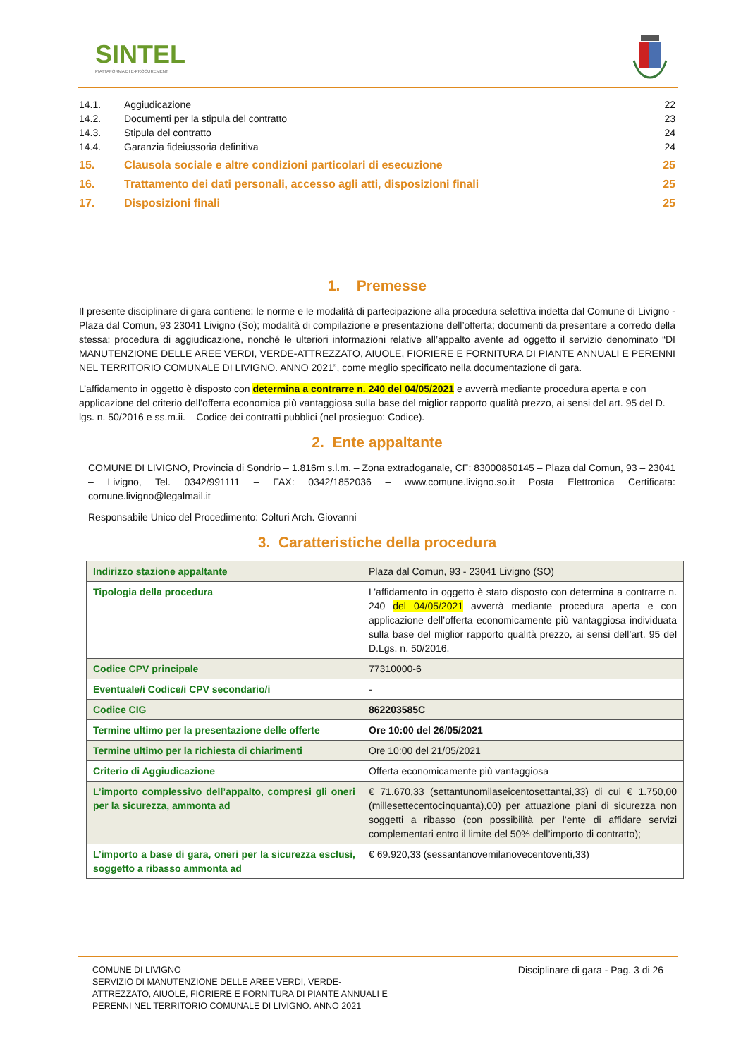SINTEL
PIATTAFORMA DI E-PROCUREMENT
| 14.1. | Aggiudicazione | 22 |
| 14.2. | Documenti per la stipula del contratto | 23 |
| 14.3. | Stipula del contratto | 24 |
| 14.4. | Garanzia fideiussoria definitiva | 24 |
| 15. | Clausola sociale e altre condizioni particolari di esecuzione | 25 |
| 16. | Trattamento dei dati personali, accesso agli atti, disposizioni finali | 25 |
| 17. | Disposizioni finali | 25 |
1. Premesse
Il presente disciplinare di gara contiene: le norme e le modalità di partecipazione alla procedura selettiva indetta dal Comune di Livigno - Plaza dal Comun, 93 23041 Livigno (So); modalità di compilazione e presentazione dell’offerta; documenti da presentare a corredo della stessa; procedura di aggiudicazione, nonché le ulteriori informazioni relative all’appalto avente ad oggetto il servizio denominato “DI MANUTENZIONE DELLE AREE VERDI, VERDE-ATTREZZATO, AIUOLE, FIORIERE E FORNITURA DI PIANTE ANNUALI E PERENNI NEL TERRITORIO COMUNALE DI LIVIGNO. ANNO 2021”, come meglio specificato nella documentazione di gara.
L’affidamento in oggetto è disposto con determina a contrarre n. 240 del 04/05/2021 e avverrà mediante procedura aperta e con applicazione del criterio dell’offerta economica più vantaggiosa sulla base del miglior rapporto qualità prezzo, ai sensi del art. 95 del D. lgs. n. 50/2016 e ss.m.ii. – Codice dei contratti pubblici (nel prosieguo: Codice).
2. Ente appaltante
COMUNE DI LIVIGNO, Provincia di Sondrio – 1.816m s.l.m. – Zona extradoganale, CF: 83000850145 – Plaza dal Comun, 93 – 23041 – Livigno, Tel. 0342/991111 – FAX: 0342/1852036 – www.comune.livigno.so.it Posta Elettronica Certificata: comune.livigno@legalmail.it
Responsabile Unico del Procedimento: Colturi Arch. Giovanni
3. Caratteristiche della procedura
| Indirizzo stazione appaltante | Plaza dal Comun, 93 - 23041 Livigno (SO) |
| Tipologia della procedura | L’affidamento in oggetto è stato disposto con determina a contrarre n. 240 del 04/05/2021 avverrà mediante procedura aperta e con applicazione dell’offerta economicamente più vantaggiosa individuata sulla base del miglior rapporto qualità prezzo, ai sensi dell’art. 95 del D.Lgs. n. 50/2016. |
| Codice CPV principale | 77310000-6 |
| Eventuale/i Codice/i CPV secondario/i | - |
| Codice CIG | 862203585C |
| Termine ultimo per la presentazione delle offerte | Ore 10:00 del 26/05/2021 |
| Termine ultimo per la richiesta di chiarimenti | Ore 10:00 del 21/05/2021 |
| Criterio di Aggiudicazione | Offerta economicamente più vantaggiosa |
| L’importo complessivo dell’appalto, compresi gli oneri per la sicurezza, ammonta ad | € 71.670,33 (settantunomilaseicentosettantai,33) di cui € 1.750,00 (millesettecentocinquanta),00) per attuazione piani di sicurezza non soggetti a ribasso (con possibilità per l’ente di affidare servizi complementari entro il limite del 50% dell’importo di contratto); |
| L’importo a base di gara, oneri per la sicurezza esclusi, soggetto a ribasso ammonta ad | € 69.920,33 (sessantanovemilanovecentoventi,33) |
COMUNE DI LIVIGNO
SERVIZIO DI MANUTENZIONE DELLE AREE VERDI, VERDE-
ATTREZZATO, AIUOLE, FIORIERE E FORNITURA DI PIANTE ANNUALI E
PERENNI NEL TERRITORIO COMUNALE DI LIVIGNO. ANNO 2021
Disciplinare di gara - Pag. 3 di 26